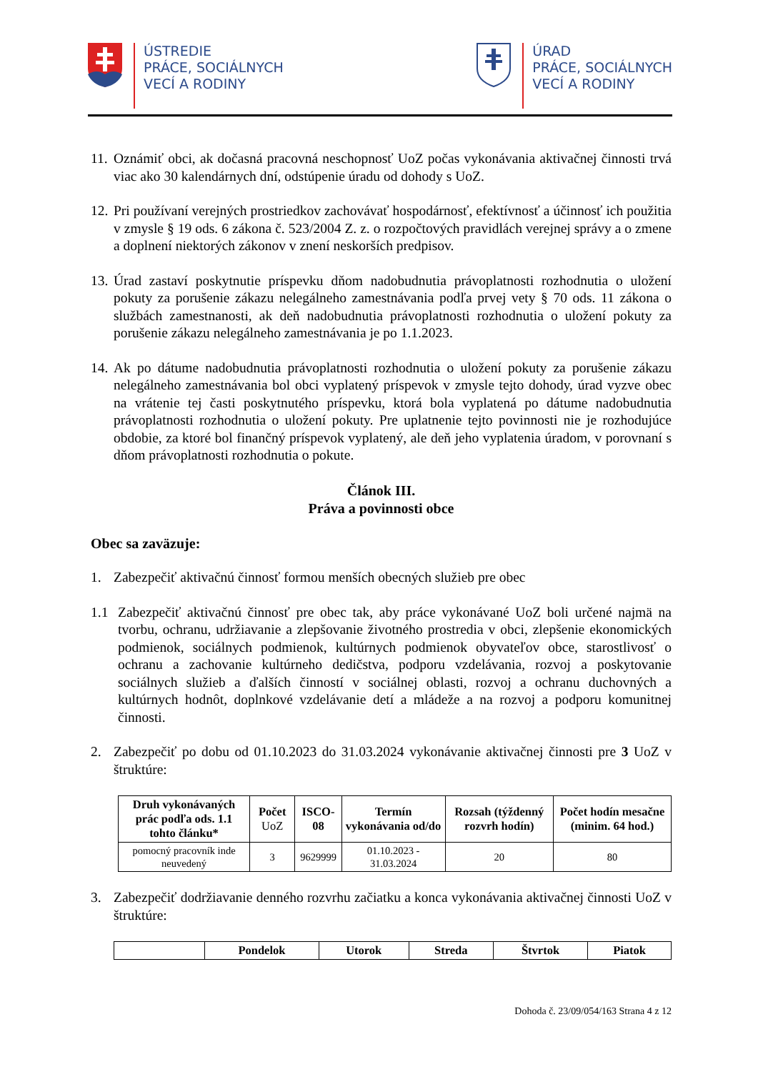ÚSTREDIE
PRÁCE, SOCIÁLNYCH
VECÍ A RODINY
ÚRAD
PRÁCE, SOCIÁLNYCH
VECÍ A RODINY
11. Oznámiť obci, ak dočasná pracovná neschopnosť UoZ počas vykonávania aktivačnej činnosti trvá viac ako 30 kalendárnych dní, odstúpenie úradu od dohody s UoZ.
12. Pri používaní verejných prostriedkov zachovávať hospodárnosť, efektívnosť a účinnosť ich použitia v zmysle § 19 ods. 6 zákona č. 523/2004 Z. z. o rozpočtových pravidlách verejnej správy a o zmene a doplnení niektorých zákonov v znení neskorších predpisov.
13. Úrad zastaví poskytnutie príspevku dňom nadobudnutia právoplatnosti rozhodnutia o uložení pokuty za porušenie zákazu nelegálneho zamestnávania podľa prvej vety § 70 ods. 11 zákona o službách zamestnanosti, ak deň nadobudnutia právoplatnosti rozhodnutia o uložení pokuty za porušenie zákazu nelegálneho zamestnávania je po 1.1.2023.
14. Ak po dátume nadobudnutia právoplatnosti rozhodnutia o uložení pokuty za porušenie zákazu nelegálneho zamestnávania bol obci vyplatený príspevok v zmysle tejto dohody, úrad vyzve obec na vrátenie tej časti poskytnutého príspevku, ktorá bola vyplatená po dátume nadobudnutia právoplatnosti rozhodnutia o uložení pokuty. Pre uplatnenie tejto povinnosti nie je rozhodujúce obdobie, za ktoré bol finančný príspevok vyplatený, ale deň jeho vyplatenia úradom, v porovnaní s dňom právoplatnosti rozhodnutia o pokute.
Článok III.
Práva a povinnosti obce
Obec sa zaväzuje:
1. Zabezpečiť aktivačnú činnosť formou menších obecných služieb pre obec
1.1 Zabezpečiť aktivačnú činnosť pre obec tak, aby práce vykonávané UoZ boli určené najmä na tvorbu, ochranu, udržiavanie a zlepšovanie životného prostredia v obci, zlepšenie ekonomických podmienok, sociálnych podmienok, kultúrnych podmienok obyvateľov obce, starostlivosť o ochranu a zachovanie kultúrneho dedičstva, podporu vzdelávania, rozvoj a poskytovanie sociálnych služieb a ďalších činností v sociálnej oblasti, rozvoj a ochranu duchovných a kultúrnych hodnôt, doplnkové vzdelávanie detí a mládeže a na rozvoj a podporu komunitnej činnosti.
2. Zabezpečiť po dobu od 01.10.2023 do 31.03.2024 vykonávanie aktivačnej činnosti pre 3 UoZ v štruktúre:
| Druh vykonávaných prác podľa ods. 1.1 tohto článku* | Počet UoZ | ISCO-08 | Termín vykonávania od/do | Rozsah (týždenný rozvrh hodín) | Počet hodín mesačne (minim. 64 hod.) |
| --- | --- | --- | --- | --- | --- |
| pomocný pracovník inde neuvedený | 3 | 9629999 | 01.10.2023 - 31.03.2024 | 20 | 80 |
3. Zabezpečiť dodržiavanie denného rozvrhu začiatku a konca vykonávania aktivačnej činnosti UoZ v štruktúre:
| | Pondelok | Utorok | Streda | Štvrtok | Piatok |
| --- | --- | --- | --- | --- | --- |
Dohoda č. 23/09/054/163 Strana 4 z 12